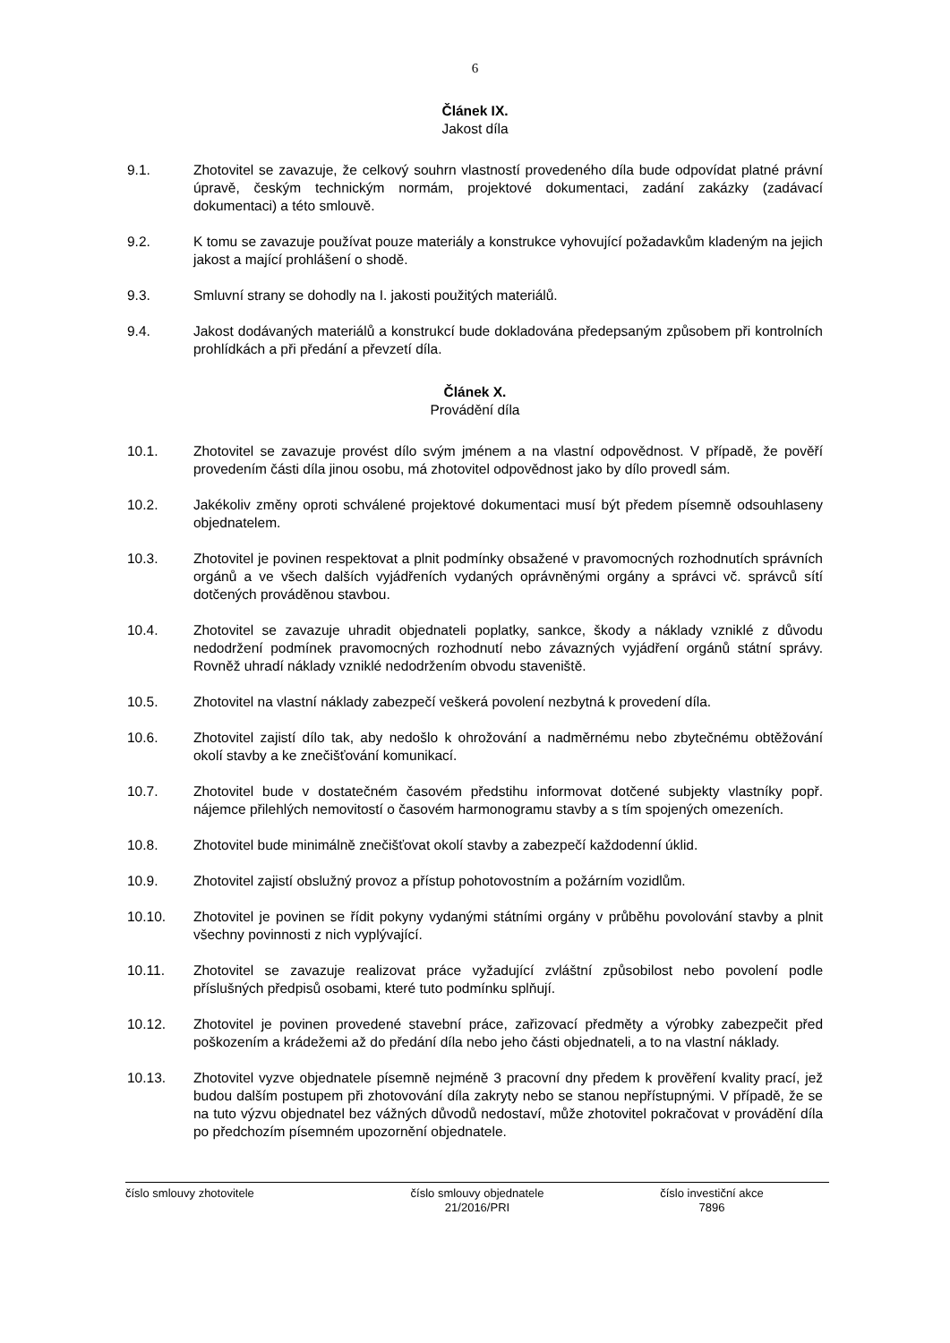6
Článek IX.
Jakost díla
9.1. Zhotovitel se zavazuje, že celkový souhrn vlastností provedeného díla bude odpovídat platné právní úpravě, českým technickým normám, projektové dokumentaci, zadání zakázky (zadávací dokumentaci) a této smlouvě.
9.2. K tomu se zavazuje používat pouze materiály a konstrukce vyhovující požadavkům kladeným na jejich jakost a mající prohlášení o shodě.
9.3. Smluvní strany se dohodly na I. jakosti použitých materiálů.
9.4. Jakost dodávaných materiálů a konstrukcí bude dokladována předepsaným způsobem při kontrolních prohlídkách a při předání a převzetí díla.
Článek X.
Provádění díla
10.1. Zhotovitel se zavazuje provést dílo svým jménem a na vlastní odpovědnost. V případě, že pověří provedením části díla jinou osobu, má zhotovitel odpovědnost jako by dílo provedl sám.
10.2. Jakékoliv změny oproti schválené projektové dokumentaci musí být předem písemně odsouhlaseny objednatelem.
10.3. Zhotovitel je povinen respektovat a plnit podmínky obsažené v pravomocných rozhodnutích správních orgánů a ve všech dalších vyjádřeních vydaných oprávněnými orgány a správci vč. správců sítí dotčených prováděnou stavbou.
10.4. Zhotovitel se zavazuje uhradit objednateli poplatky, sankce, škody a náklady vzniklé z důvodu nedodržení podmínek pravomocných rozhodnutí nebo závazných vyjádření orgánů státní správy. Rovněž uhradí náklady vzniklé nedodržením obvodu staveniště.
10.5. Zhotovitel na vlastní náklady zabezpečí veškerá povolení nezbytná k provedení díla.
10.6. Zhotovitel zajistí dílo tak, aby nedošlo k ohrožování a nadměrnému nebo zbytečnému obtěžování okolí stavby a ke znečišťování komunikací.
10.7. Zhotovitel bude v dostatečném časovém předstihu informovat dotčené subjekty vlastníky popř. nájemce přilehlých nemovitostí o časovém harmonogramu stavby a s tím spojených omezeních.
10.8. Zhotovitel bude minimálně znečišťovat okolí stavby a zabezpečí každodenní úklid.
10.9. Zhotovitel zajistí obslužný provoz a přístup pohotovostním a požárním vozidlům.
10.10. Zhotovitel je povinen se řídit pokyny vydanými státními orgány v průběhu povolování stavby a plnit všechny povinnosti z nich vyplývající.
10.11. Zhotovitel se zavazuje realizovat práce vyžadující zvláštní způsobilost nebo povolení podle příslušných předpisů osobami, které tuto podmínku splňují.
10.12. Zhotovitel je povinen provedené stavební práce, zařizovací předměty a výrobky zabezpečit před poškozením a krádežemi až do předání díla nebo jeho části objednateli, a to na vlastní náklady.
10.13. Zhotovitel vyzve objednatele písemně nejméně 3 pracovní dny předem k prověření kvality prací, jež budou dalším postupem při zhotovování díla zakryty nebo se stanou nepřístupnými. V případě, že se na tuto výzvu objednatel bez vážných důvodů nedostaví, může zhotovitel pokračovat v provádění díla po předchozím písemném upozornění objednatele.
číslo smlouvy zhotovitele číslo smlouvy objednatele
21/2016/PRI
číslo investiční akce
7896